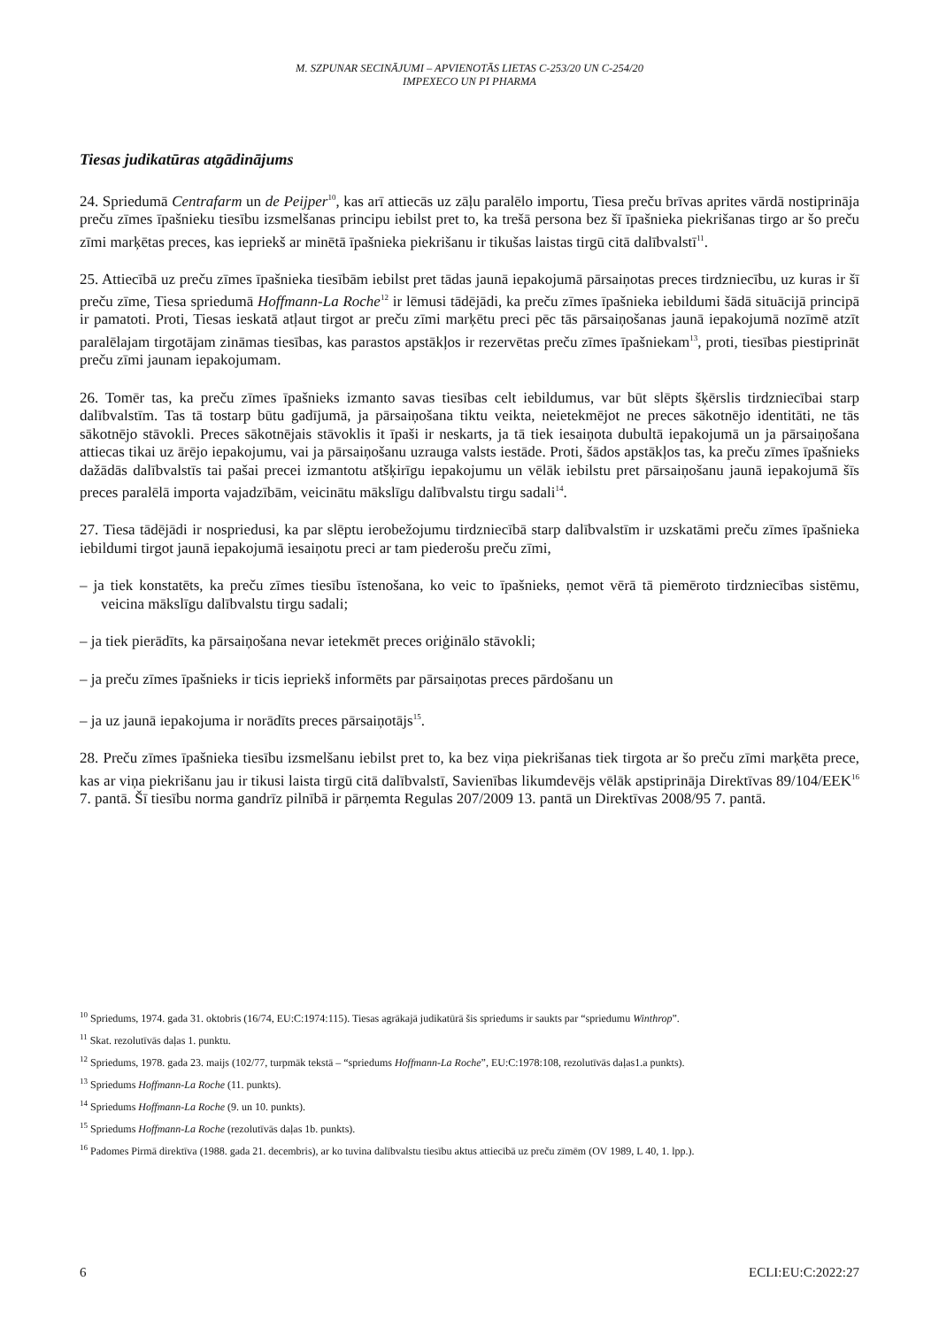M. SZPUNAR SECINĀJUMI – APVIENOTĀS LIETAS C-253/20 UN C-254/20
IMPEXECO UN PI PHARMA
Tiesas judikatūras atgādinājums
24. Spriedumā Centrafarm un de Peijper<sup>10</sup>, kas arī attiecās uz zāļu paralēlo importu, Tiesa preču brīvas aprites vārdā nostiprināja preču zīmes īpašnieku tiesību izsmelšanas principu iebilst pret to, ka trešā persona bez šī īpašnieka piekrišanas tirgo ar šo preču zīmi marķētas preces, kas iepriekš ar minētā īpašnieka piekrišanu ir tikušas laistas tirgū citā dalībvalstī<sup>11</sup>.
25. Attiecībā uz preču zīmes īpašnieka tiesībām iebilst pret tādas jaunā iepakojumā pārsaiņotas preces tirdzniecību, uz kuras ir šī preču zīme, Tiesa spriedumā Hoffmann-La Roche<sup>12</sup> ir lēmusi tādējādi, ka preču zīmes īpašnieka iebildumi šādā situācijā principā ir pamatoti. Proti, Tiesas ieskatā atļaut tirgot ar preču zīmi marķētu preci pēc tās pārsaiņošanas jaunā iepakojumā nozīmē atzīt paralēlajam tirgotājam zināmas tiesības, kas parastos apstākļos ir rezervētas preču zīmes īpašniekam<sup>13</sup>, proti, tiesības piestiprināt preču zīmi jaunam iepakojumam.
26. Tomēr tas, ka preču zīmes īpašnieks izmanto savas tiesības celt iebildumus, var būt slēpts šķērslis tirdzniecībai starp dalībvalstīm. Tas tā tostarp būtu gadījumā, ja pārsaiņošana tiktu veikta, neietekmējot ne preces sākotnējo identitāti, ne tās sākotnējo stāvokli. Preces sākotnējais stāvoklis it īpaši ir neskarts, ja tā tiek iesaiņota dubultā iepakojumā un ja pārsaiņošana attiecas tikai uz ārējo iepakojumu, vai ja pārsaiņošanu uzrauga valsts iestāde. Proti, šādos apstākļos tas, ka preču zīmes īpašnieks dažādās dalībvalstīs tai pašai precei izmantotu atšķirīgu iepakojumu un vēlāk iebilstu pret pārsaiņošanu jaunā iepakojumā šīs preces paralēlā importa vajadzībām, veicinātu mākslīgu dalībvalstu tirgu sadali<sup>14</sup>.
27. Tiesa tādējādi ir nospriedusi, ka par slēptu ierobežojumu tirdzniecībā starp dalībvalstīm ir uzskatāmi preču zīmes īpašnieka iebildumi tirgot jaunā iepakojumā iesaiņotu preci ar tam piederošu preču zīmi,
– ja tiek konstatēts, ka preču zīmes tiesību īstenošana, ko veic to īpašnieks, ņemot vērā tā piemēroto tirdzniecības sistēmu, veicina mākslīgu dalībvalstu tirgu sadali;
– ja tiek pierādīts, ka pārsaiņošana nevar ietekmēt preces oriģinālo stāvokli;
– ja preču zīmes īpašnieks ir ticis iepriekš informēts par pārsaiņotas preces pārdošanu un
– ja uz jaunā iepakojuma ir norādīts preces pārsaiņotājs<sup>15</sup>.
28. Preču zīmes īpašnieka tiesību izsmelšanu iebilst pret to, ka bez viņa piekrišanas tiek tirgota ar šo preču zīmi marķēta prece, kas ar viņa piekrišanu jau ir tikusi laista tirgū citā dalībvalstī, Savienības likumdevējs vēlāk apstiprināja Direktīvas 89/104/EEK<sup>16</sup> 7. pantā. Šī tiesību norma gandrīz pilnībā ir pārņemta Regulas 207/2009 13. pantā un Direktīvas 2008/95 7. pantā.
<sup>10</sup> Spriedums, 1974. gada 31. oktobris (16/74, EU:C:1974:115). Tiesas agrākajā judikatūrā šis spriedums ir saukts par “spriedumu Winthrop”.
<sup>11</sup> Skat. rezolutīvās daļas 1. punktu.
<sup>12</sup> Spriedums, 1978. gada 23. maijs (102/77, turpmāk tekstā – “spriedums Hoffmann-La Roche”, EU:C:1978:108, rezolutīvās daļas1.a punkts).
<sup>13</sup> Spriedums Hoffmann-La Roche (11. punkts).
<sup>14</sup> Spriedums Hoffmann-La Roche (9. un 10. punkts).
<sup>15</sup> Spriedums Hoffmann-La Roche (rezolutīvās daļas 1b. punkts).
<sup>16</sup> Padomes Pirmā direktīva (1988. gada 21. decembris), ar ko tuvina dalībvalstu tiesību aktus attiecībā uz preču zīmēm (OV 1989, L 40, 1. lpp.).
6 ECLI:EU:C:2022:27